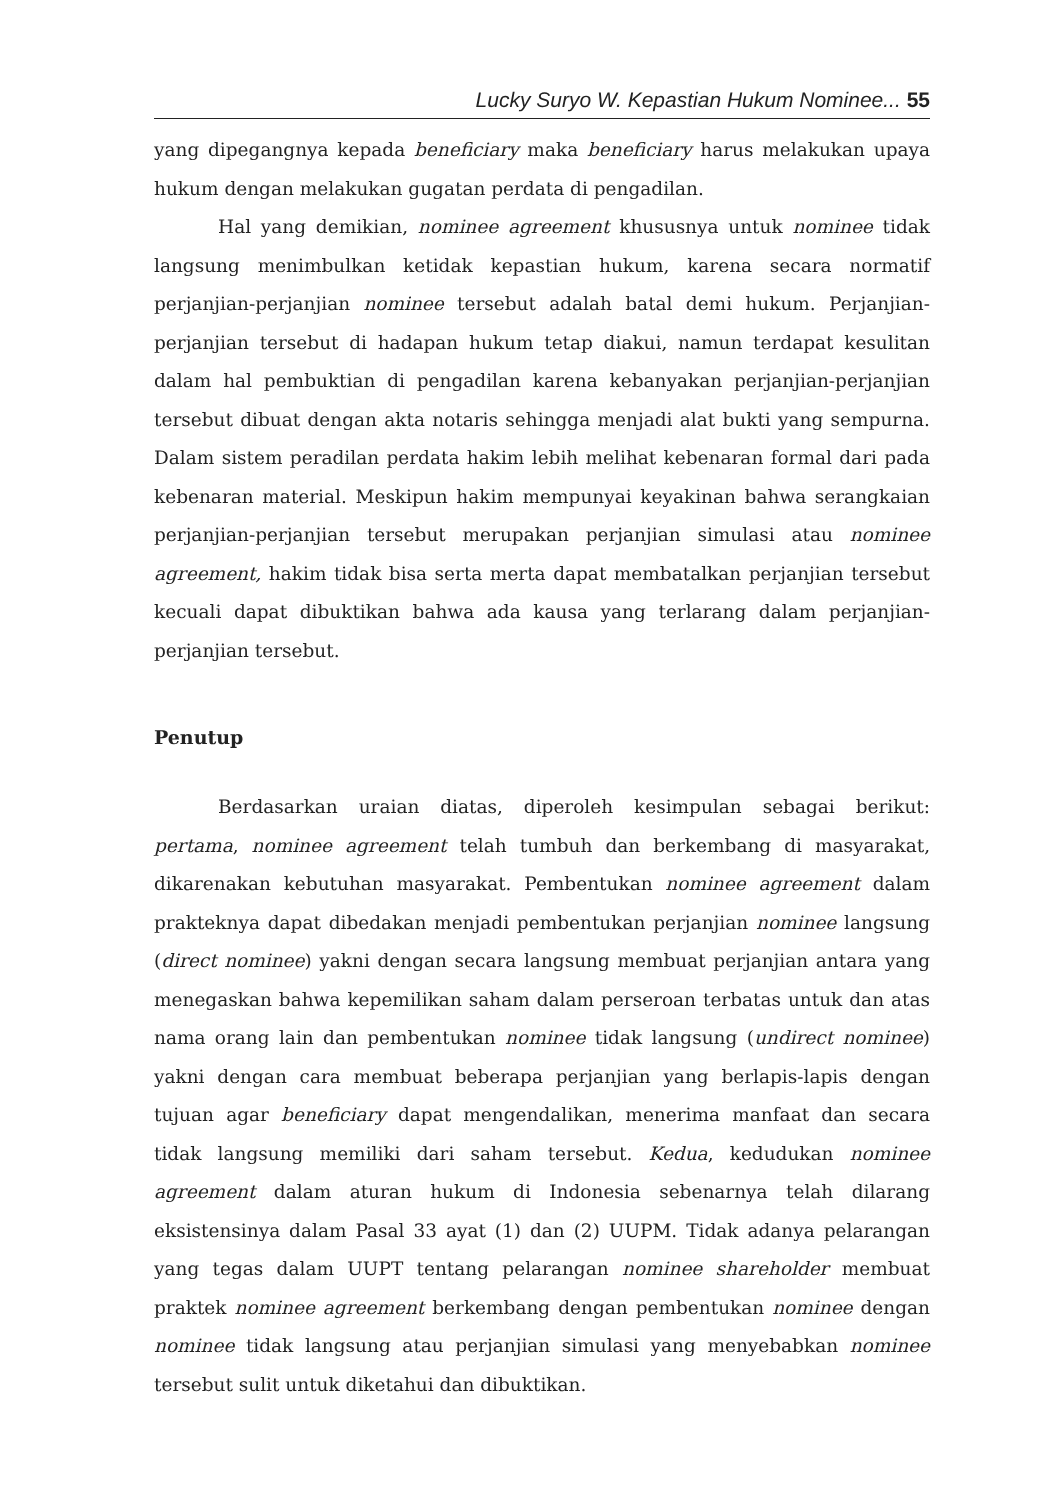Lucky Suryo W. Kepastian Hukum Nominee... 55
yang dipegangnya kepada beneficiary maka beneficiary harus melakukan upaya hukum dengan melakukan gugatan perdata di pengadilan.
Hal yang demikian, nominee agreement khususnya untuk nominee tidak langsung menimbulkan ketidak kepastian hukum, karena secara normatif perjanjian-perjanjian nominee tersebut adalah batal demi hukum. Perjanjian-perjanjian tersebut di hadapan hukum tetap diakui, namun terdapat kesulitan dalam hal pembuktian di pengadilan karena kebanyakan perjanjian-perjanjian tersebut dibuat dengan akta notaris sehingga menjadi alat bukti yang sempurna. Dalam sistem peradilan perdata hakim lebih melihat kebenaran formal dari pada kebenaran material. Meskipun hakim mempunyai keyakinan bahwa serangkaian perjanjian-perjanjian tersebut merupakan perjanjian simulasi atau nominee agreement, hakim tidak bisa serta merta dapat membatalkan perjanjian tersebut kecuali dapat dibuktikan bahwa ada kausa yang terlarang dalam perjanjian-perjanjian tersebut.
Penutup
Berdasarkan uraian diatas, diperoleh kesimpulan sebagai berikut: pertama, nominee agreement telah tumbuh dan berkembang di masyarakat, dikarenakan kebutuhan masyarakat. Pembentukan nominee agreement dalam prakteknya dapat dibedakan menjadi pembentukan perjanjian nominee langsung (direct nominee) yakni dengan secara langsung membuat perjanjian antara yang menegaskan bahwa kepemilikan saham dalam perseroan terbatas untuk dan atas nama orang lain dan pembentukan nominee tidak langsung (undirect nominee) yakni dengan cara membuat beberapa perjanjian yang berlapis-lapis dengan tujuan agar beneficiary dapat mengendalikan, menerima manfaat dan secara tidak langsung memiliki dari saham tersebut. Kedua, kedudukan nominee agreement dalam aturan hukum di Indonesia sebenarnya telah dilarang eksistensinya dalam Pasal 33 ayat (1) dan (2) UUPM. Tidak adanya pelarangan yang tegas dalam UUPT tentang pelarangan nominee shareholder membuat praktek nominee agreement berkembang dengan pembentukan nominee dengan nominee tidak langsung atau perjanjian simulasi yang menyebabkan nominee tersebut sulit untuk diketahui dan dibuktikan.